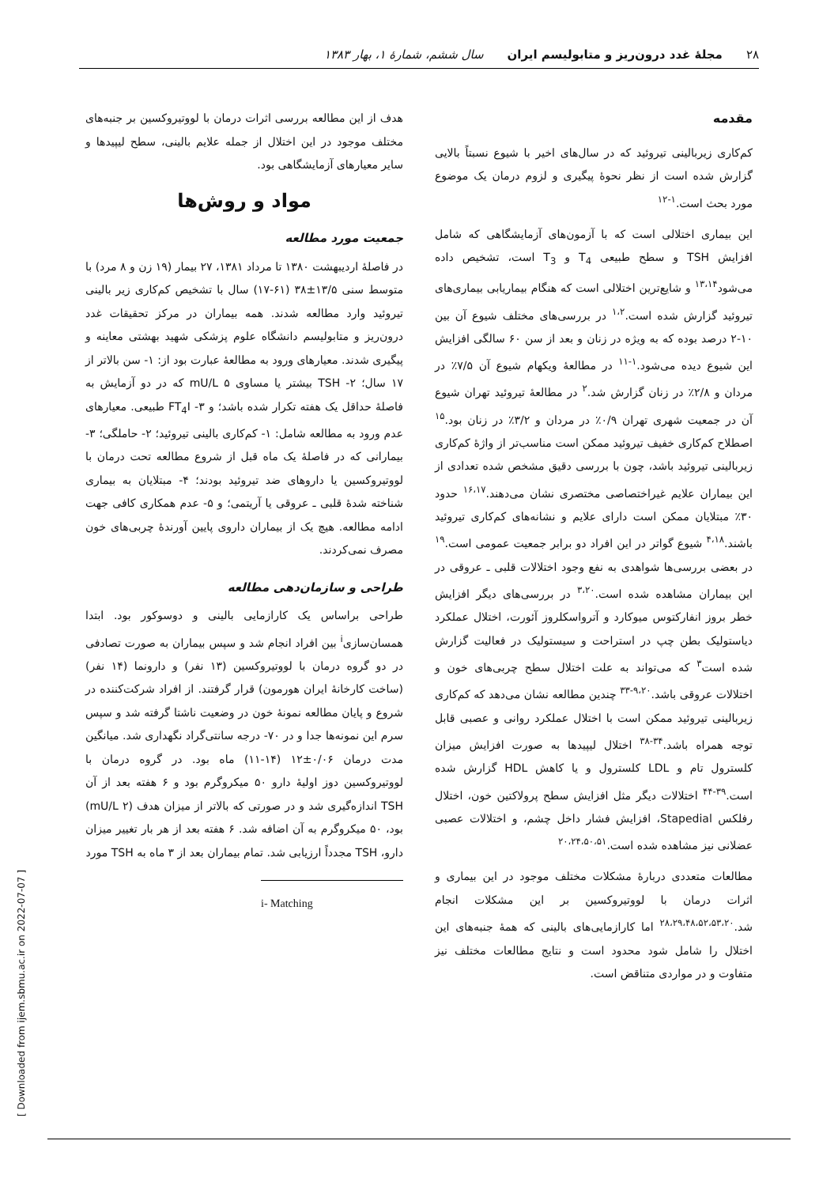۲۸ مجلهٔ غدد درون‌ریز و متابولیسم ایران سال ششم، شمارهٔ ۱، بهار ۱۳۸۳
مقدمه
کم‌کاری زیربالینی تیروئید که در سال‌های اخیر با شیوع نسبتاً بالایی گزارش شده است از نظر نحوهٔ پیگیری و لزوم درمان یک موضوع مورد بحث است.<sup>۱-۱۲</sup>
این بیماری اختلالی است که با آزمون‌های آزمایشگاهی که شامل افزایش TSH و سطح طبیعی T<sub>4</sub> و T<sub>3</sub> است، تشخیص داده می‌شود<sup>۱۳،۱۴</sup> و شایع‌ترین اختلالی است که هنگام بیماریابی بیماری‌های تیروئید گزارش شده است.<sup>۱،۲</sup> در بررسی‌های مختلف شیوع آن بین ۱۰-۲ درصد بوده که به ویژه در زنان و بعد از سن ۶۰ سالگی افزایش این شیوع دیده می‌شود.<sup>۱-۱۱</sup> در مطالعهٔ ویکهام شیوع آن ۷/۵٪ در مردان و ۲/۸٪ در زنان گزارش شد.<sup>۲</sup> در مطالعهٔ تیروئید تهران شیوع آن در جمعیت شهری تهران ۰/۹٪ در مردان و ۳/۲٪ در زنان بود.<sup>۱۵</sup> اصطلاح کم‌کاری خفیف تیروئید ممکن است مناسب‌تر از واژهٔ کم‌کاری زیربالینی تیروئید باشد، چون با بررسی دقیق مشخص شده تعدادی از این بیماران علایم غیراختصاصی مختصری نشان می‌دهند.<sup>۱۶،۱۷</sup> حدود ۳۰٪ مبتلایان ممکن است دارای علایم و نشانه‌های کم‌کاری تیروئید باشند.<sup>۴،۱۸</sup> شیوع گواتر در این افراد دو برابر جمعیت عمومی است.<sup>۱۹</sup> در بعضی بررسی‌ها شواهدی به نفع وجود اختلالات قلبی ـ عروقی در این بیماران مشاهده شده است.<sup>۳،۲۰</sup> در بررسی‌های دیگر افزایش خطر بروز انفارکتوس میوکارد و آترواسکلروز آئورت، اختلال عملکرد دیاستولیک بطن چپ در استراحت و سیستولیک در فعالیت گزارش شده است<sup>۳</sup> که می‌تواند به علت اختلال سطح چربی‌های خون و اختلالات عروقی باشد.<sup>۹،۲۰-۳۳</sup> چندین مطالعه نشان می‌دهد که کم‌کاری زیربالینی تیروئید ممکن است با اختلال عملکرد روانی و عصبی قابل توجه همراه باشد.<sup>۳۴-۳۸</sup> اختلال لیپیدها به صورت افزایش میزان کلسترول تام و LDL کلسترول و یا کاهش HDL گزارش شده است.<sup>۳۹-۴۴</sup> اختلالات دیگر مثل افزایش سطح پرولاکتین خون، اختلال رفلکس Stapedial، افزایش فشار داخل چشم، و اختلالات عصبی عضلانی نیز مشاهده شده است.<sup>۲۰،۲۴،۵۰،۵۱</sup>
مطالعات متعددی دربارهٔ مشکلات مختلف موجود در این بیماری و اثرات درمان با لووتیروکسین بر این مشکلات انجام شد.<sup>۲۸،۲۹،۴۸،۵۲،۵۳،۲۰</sup> اما کارازمایی‌های بالینی که همهٔ جنبه‌های این اختلال را شامل شود محدود است و نتایج مطالعات مختلف نیز متفاوت و در مواردی متناقض است.
هدف از این مطالعه بررسی اثرات درمان با لووتیروکسین بر جنبه‌های مختلف موجود در این اختلال از جمله علایم بالینی، سطح لیپیدها و سایر معیارهای آزمایشگاهی بود.
مواد و روش‌ها
جمعیت مورد مطالعه
در فاصلهٔ اردیبهشت ۱۳۸۰ تا مرداد ۱۳۸۱، ۲۷ بیمار (۱۹ زن و ۸ مرد) با متوسط سنی ۱۳/۵±۳۸ (۶۱-۱۷) سال با تشخیص کم‌کاری زیر بالینی تیروئید وارد مطالعه شدند. همه بیماران در مرکز تحقیقات غدد درون‌ریز و متابولیسم دانشگاه علوم پزشکی شهید بهشتی معاینه و پیگیری شدند. معیارهای ورود به مطالعهٔ عبارت بود از: ۱- سن بالاتر از ۱۷ سال؛ ۲- TSH بیشتر یا مساوی ۵ mU/L که در دو آزمایش به فاصلهٔ حداقل یک هفته تکرار شده باشد؛ و ۳- FT<sub>4</sub>I طبیعی. معیارهای عدم ورود به مطالعه شامل: ۱- کم‌کاری بالینی تیروئید؛ ۲- حاملگی؛ ۳- بیمارانی که در فاصلهٔ یک ماه قبل از شروع مطالعه تحت درمان با لووتیروکسین یا داروهای ضد تیروئید بودند؛ ۴- مبتلایان به بیماری شناخته شدهٔ قلبی ـ عروقی یا آریتمی؛ و ۵- عدم همکاری کافی جهت ادامه مطالعه. هیچ یک از بیماران داروی پایین آورندهٔ چربی‌های خون مصرف نمی‌کردند.
طراحی و سازمان‌دهی مطالعه
طراحی براساس یک کارازمایی بالینی و دوسوکور بود. ابتدا همسان‌سازی<sup>i</sup> بین افراد انجام شد و سپس بیماران به صورت تصادفی در دو گروه درمان با لووتیروکسین (۱۳ نفر) و دارونما (۱۴ نفر) (ساخت کارخانهٔ ایران هورمون) قرار گرفتند. از افراد شرکت‌کننده در شروع و پایان مطالعه نمونهٔ خون در وضعیت ناشتا گرفته شد و سپس سرم این نمونه‌ها جدا و در ۷۰- درجه سانتی‌گراد نگهداری شد. میانگین مدت درمان ۰/۰۶±۱۲ (۱۴-۱۱) ماه بود. در گروه درمان با لووتیروکسین دوز اولیهٔ دارو ۵۰ میکروگرم بود و ۶ هفته بعد از آن TSH اندازه‌گیری شد و در صورتی که بالاتر از میزان هدف (۲ mU/L) بود، ۵۰ میکروگرم به آن اضافه شد. ۶ هفته بعد از هر بار تغییر میزان دارو، TSH مجدداً ارزیابی شد. تمام بیماران بعد از ۳ ماه به TSH مورد
i- Matching
[ Downloaded from ijem.sbmu.ac.ir on 2022-07-07 ]